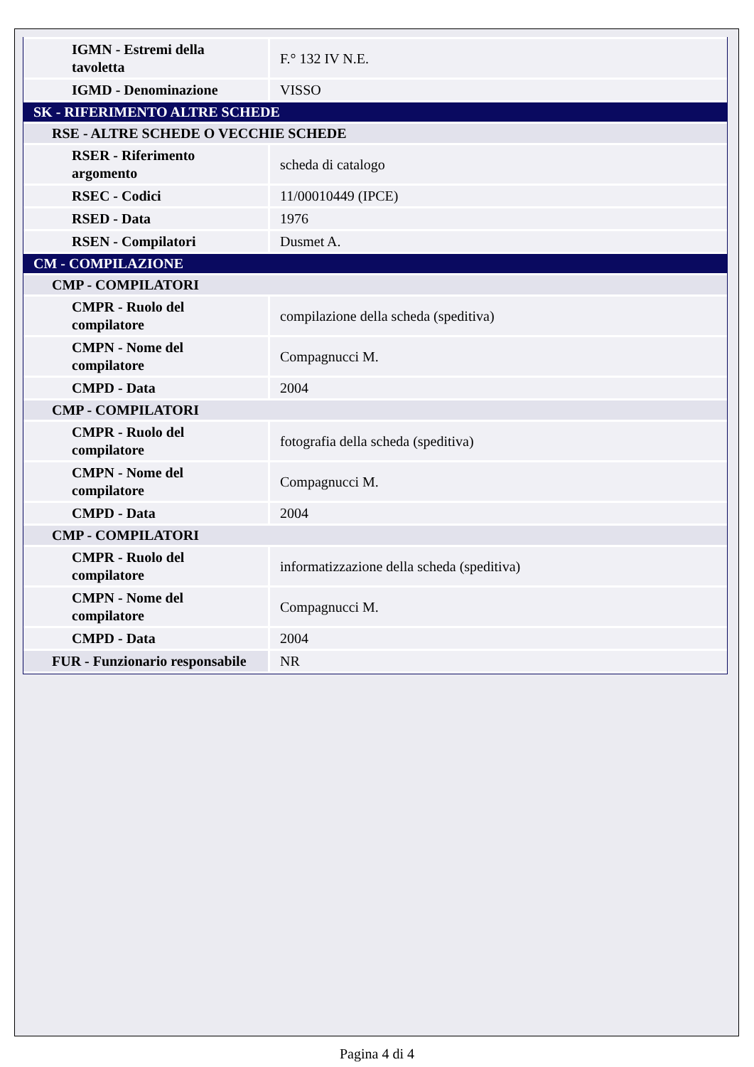| IGMN - Estremi della tavoletta | F.° 132 IV N.E. |
| IGMD - Denominazione | VISSO |
| SK - RIFERIMENTO ALTRE SCHEDE | |
| RSE - ALTRE SCHEDE O VECCHIE SCHEDE | |
| RSER - Riferimento argomento | scheda di catalogo |
| RSEC - Codici | 11/00010449 (IPCE) |
| RSED - Data | 1976 |
| RSEN - Compilatori | Dusmet A. |
| CM - COMPILAZIONE | |
| CMP - COMPILATORI | |
| CMPR - Ruolo del compilatore | compilazione della scheda (speditiva) |
| CMPN - Nome del compilatore | Compagnucci M. |
| CMPD - Data | 2004 |
| CMP - COMPILATORI | |
| CMPR - Ruolo del compilatore | fotografia della scheda (speditiva) |
| CMPN - Nome del compilatore | Compagnucci M. |
| CMPD - Data | 2004 |
| CMP - COMPILATORI | |
| CMPR - Ruolo del compilatore | informatizzazione della scheda (speditiva) |
| CMPN - Nome del compilatore | Compagnucci M. |
| CMPD - Data | 2004 |
| FUR - Funzionario responsabile | NR |
Pagina 4 di 4